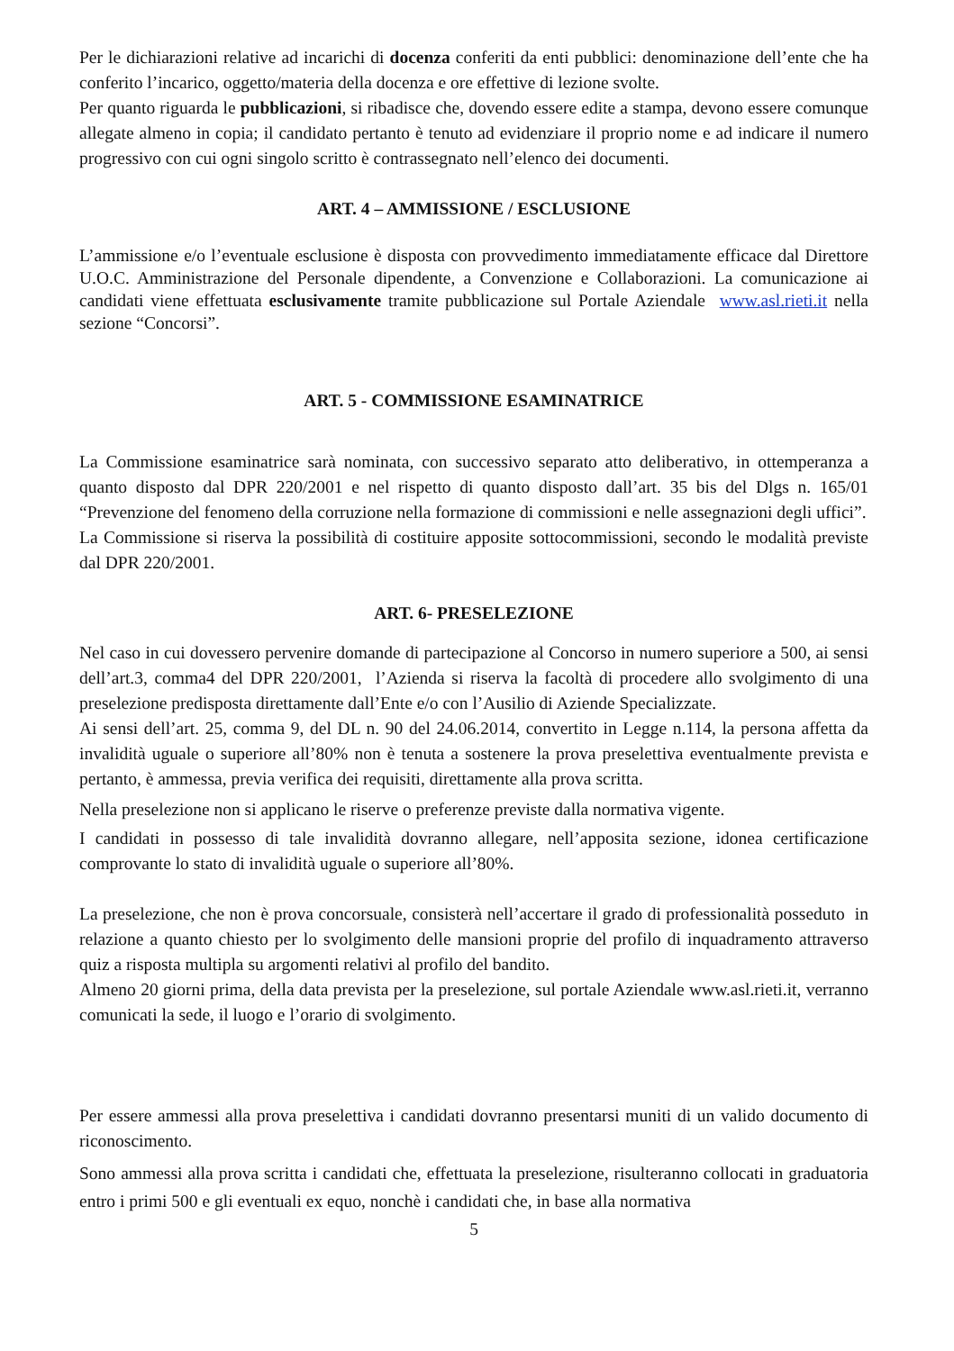Per le dichiarazioni relative ad incarichi di docenza conferiti da enti pubblici: denominazione dell’ente che ha conferito l’incarico, oggetto/materia della docenza e ore effettive di lezione svolte.
Per quanto riguarda le pubblicazioni, si ribadisce che, dovendo essere edite a stampa, devono essere comunque allegate almeno in copia; il candidato pertanto è tenuto ad evidenziare il proprio nome e ad indicare il numero progressivo con cui ogni singolo scritto è contrassegnato nell’elenco dei documenti.
ART. 4 – AMMISSIONE / ESCLUSIONE
L’ammissione e/o l’eventuale esclusione è disposta con provvedimento immediatamente efficace dal Direttore U.O.C. Amministrazione del Personale dipendente, a Convenzione e Collaborazioni. La comunicazione ai candidati viene effettuata esclusivamente tramite pubblicazione sul Portale Aziendale www.asl.rieti.it nella sezione “Concorsi”.
ART. 5 - COMMISSIONE ESAMINATRICE
La Commissione esaminatrice sarà nominata, con successivo separato atto deliberativo, in ottemperanza a quanto disposto dal DPR 220/2001 e nel rispetto di quanto disposto dall’art. 35 bis del Dlgs n. 165/01 “Prevenzione del fenomeno della corruzione nella formazione di commissioni e nelle assegnazioni degli uffici”.
La Commissione si riserva la possibilità di costituire apposite sottocommissioni, secondo le modalità previste dal DPR 220/2001.
ART. 6- PRESELEZIONE
Nel caso in cui dovessero pervenire domande di partecipazione al Concorso in numero superiore a 500, ai sensi dell’art.3, comma4 del DPR 220/2001, l’Azienda si riserva la facoltà di procedere allo svolgimento di una preselezione predisposta direttamente dall’Ente e/o con l’Ausilio di Aziende Specializzate.
Ai sensi dell’art. 25, comma 9, del DL n. 90 del 24.06.2014, convertito in Legge n.114, la persona affetta da invalidità uguale o superiore all’80% non è tenuta a sostenere la prova preselettiva eventualmente prevista e pertanto, è ammessa, previa verifica dei requisiti, direttamente alla prova scritta.
Nella preselezione non si applicano le riserve o preferenze previste dalla normativa vigente.
I candidati in possesso di tale invalidità dovranno allegare, nell’apposita sezione, idonea certificazione comprovante lo stato di invalidità uguale o superiore all’80%.
La preselezione, che non è prova concorsuale, consisterà nell’accertare il grado di professionalità posseduto in relazione a quanto chiesto per lo svolgimento delle mansioni proprie del profilo di inquadramento attraverso quiz a risposta multipla su argomenti relativi al profilo del bandito.
Almeno 20 giorni prima, della data prevista per la preselezione, sul portale Aziendale www.asl.rieti.it, verranno comunicati la sede, il luogo e l’orario di svolgimento.
Per essere ammessi alla prova preselettiva i candidati dovranno presentarsi muniti di un valido documento di riconoscimento.
Sono ammessi alla prova scritta i candidati che, effettuata la preselezione, risulteranno collocati in graduatoria entro i primi 500 e gli eventuali ex equo, nonchè i candidati che, in base alla normativa
5